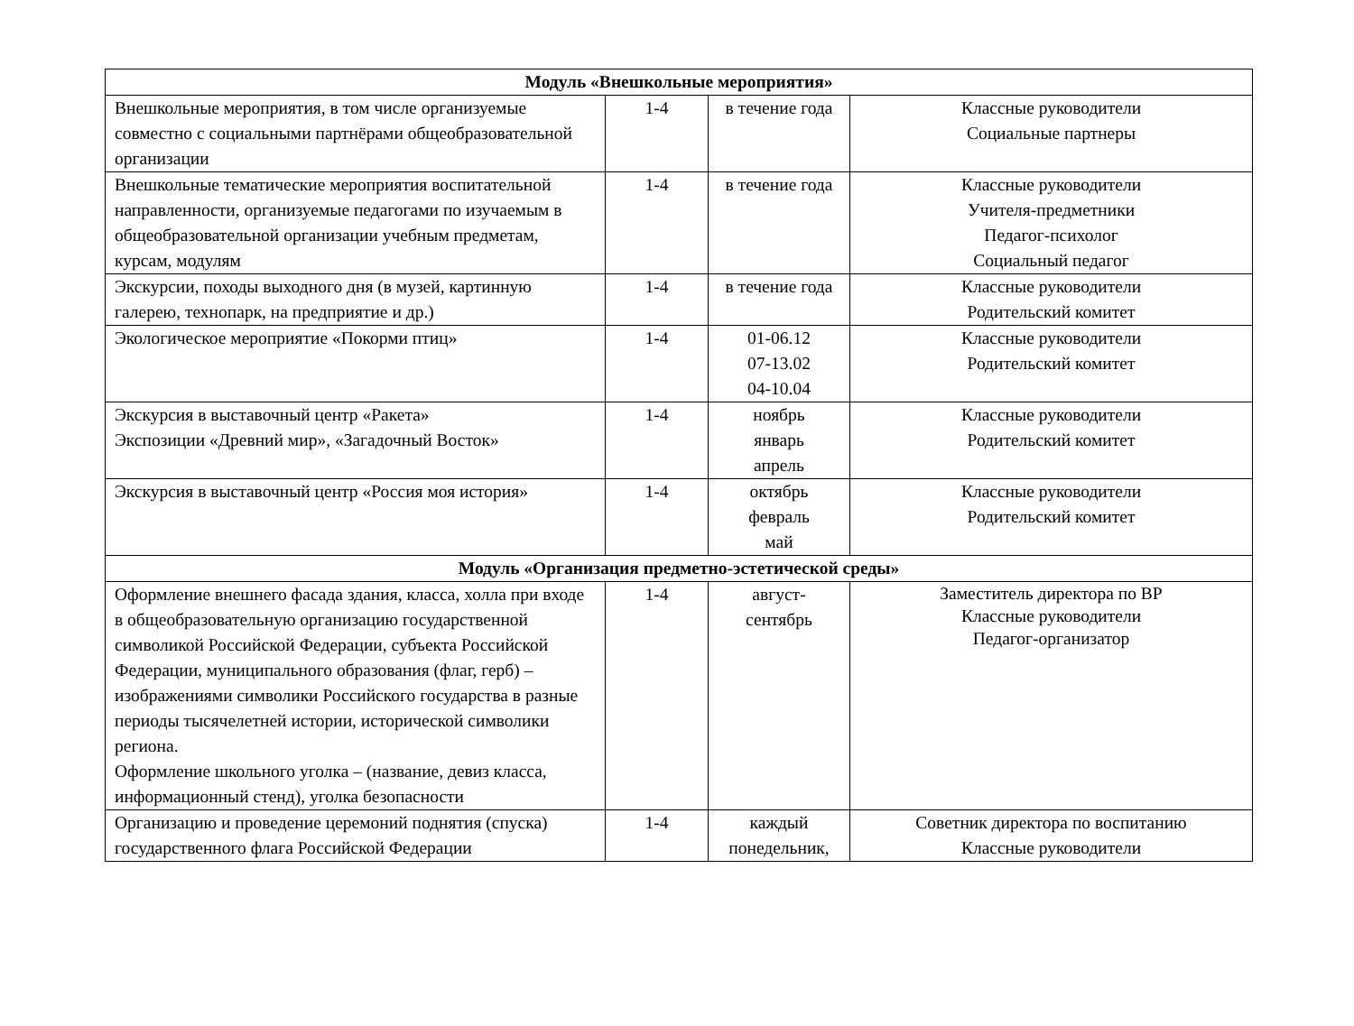| Модуль «Внешкольные мероприятия» | | | |
| Внешкольные мероприятия, в том числе организуемые совместно с социальными партнёрами общеобразовательной организации | 1-4 | в течение года | Классные руководители Социальные партнеры |
| Внешкольные тематические мероприятия воспитательной направленности, организуемые педагогами по изучаемым в общеобразовательной организации учебным предметам, курсам, модулям | 1-4 | в течение года | Классные руководители Учителя-предметники Педагог-психолог Социальный педагог |
| Экскурсии, походы выходного дня (в музей, картинную галерею, технопарк, на предприятие и др.) | 1-4 | в течение года | Классные руководители Родительский комитет |
| Экологическое мероприятие «Покорми птиц» | 1-4 | 01-06.12 07-13.02 04-10.04 | Классные руководители Родительский комитет |
| Экскурсия в выставочный центр «Ракета» Экспозиции «Древний мир», «Загадочный Восток» | 1-4 | ноябрь январь апрель | Классные руководители Родительский комитет |
| Экскурсия в выставочный центр «Россия моя история» | 1-4 | октябрь февраль май | Классные руководители Родительский комитет |
| Модуль «Организация предметно-эстетической среды» | | | |
| Оформление внешнего фасада здания, класса, холла при входе в общеобразовательную организацию государственной символикой Российской Федерации, субъекта Российской Федерации, муниципального образования (флаг, герб) – изображениями символики Российского государства в разные периоды тысячелетней истории, исторической символики региона. Оформление школьного уголка – (название, девиз класса, информационный стенд), уголка безопасности | 1-4 | август- сентябрь | Заместитель директора по ВР Классные руководители Педагог-организатор |
| Организацию и проведение церемоний поднятия (спуска) государственного флага Российской Федерации | 1-4 | каждый понедельник, | Советник директора по воспитанию Классные руководители |